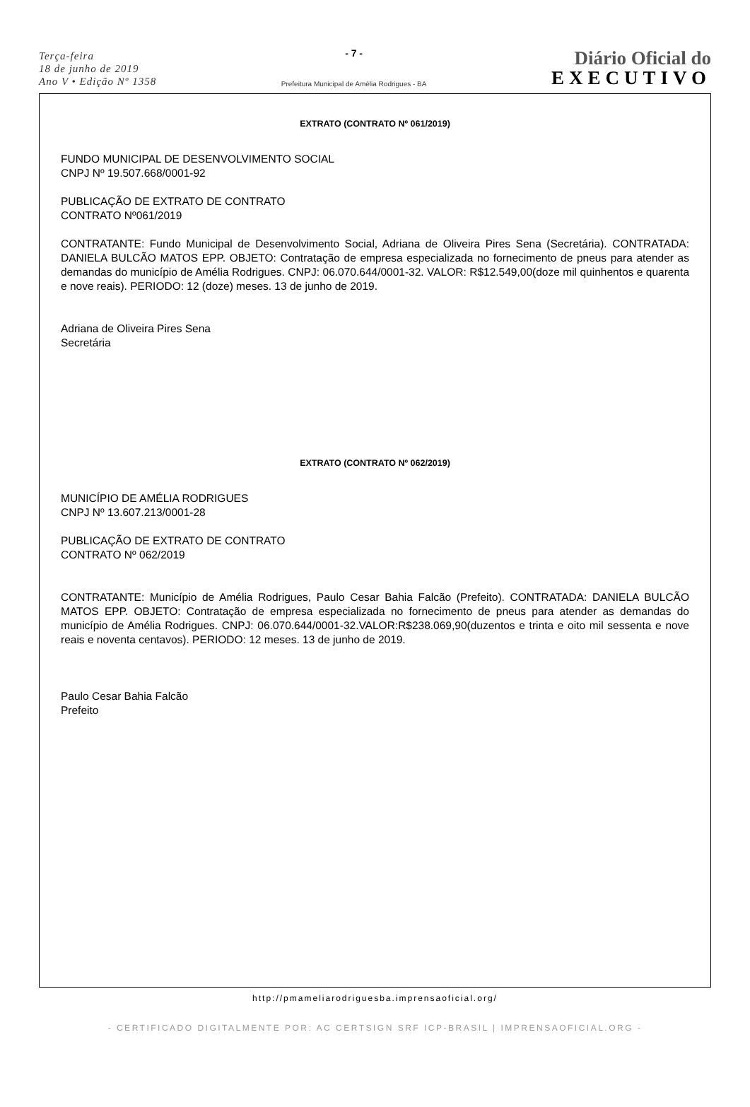Terça-feira
18 de junho de 2019
Ano V • Edição Nº 1358
- 7 -
Prefeitura Municipal de Amélia Rodrigues - BA
Diário Oficial do
EXECUTIVO
EXTRATO (CONTRATO Nº 061/2019)
FUNDO MUNICIPAL DE DESENVOLVIMENTO SOCIAL
CNPJ Nº 19.507.668/0001-92
PUBLICAÇÃO DE EXTRATO DE CONTRATO
CONTRATO Nº061/2019
CONTRATANTE: Fundo Municipal de Desenvolvimento Social, Adriana de Oliveira Pires Sena (Secretária). CONTRATADA: DANIELA BULCÃO MATOS EPP. OBJETO: Contratação de empresa especializada no fornecimento de pneus para atender as demandas do município de Amélia Rodrigues. CNPJ: 06.070.644/0001-32. VALOR: R$12.549,00(doze mil quinhentos e quarenta e nove reais). PERIODO: 12 (doze) meses. 13 de junho de 2019.
Adriana de Oliveira Pires Sena
Secretária
EXTRATO (CONTRATO Nº 062/2019)
MUNICÍPIO DE AMÉLIA RODRIGUES
CNPJ Nº 13.607.213/0001-28
PUBLICAÇÃO DE EXTRATO DE CONTRATO
CONTRATO Nº 062/2019
CONTRATANTE: Município de Amélia Rodrigues, Paulo Cesar Bahia Falcão (Prefeito). CONTRATADA: DANIELA BULCÃO MATOS EPP. OBJETO: Contratação de empresa especializada no fornecimento de pneus para atender as demandas do município de Amélia Rodrigues. CNPJ: 06.070.644/0001-32.VALOR:R$238.069,90(duzentos e trinta e oito mil sessenta e nove reais e noventa centavos). PERIODO: 12 meses. 13 de junho de 2019.
Paulo Cesar Bahia Falcão
Prefeito
http://pmameliarodriguesba.imprensaoficial.org/
- CERTIFICADO DIGITALMENTE POR: AC CERTSIGN SRF ICP-BRASIL | IMPRENSAOFICIAL.ORG -